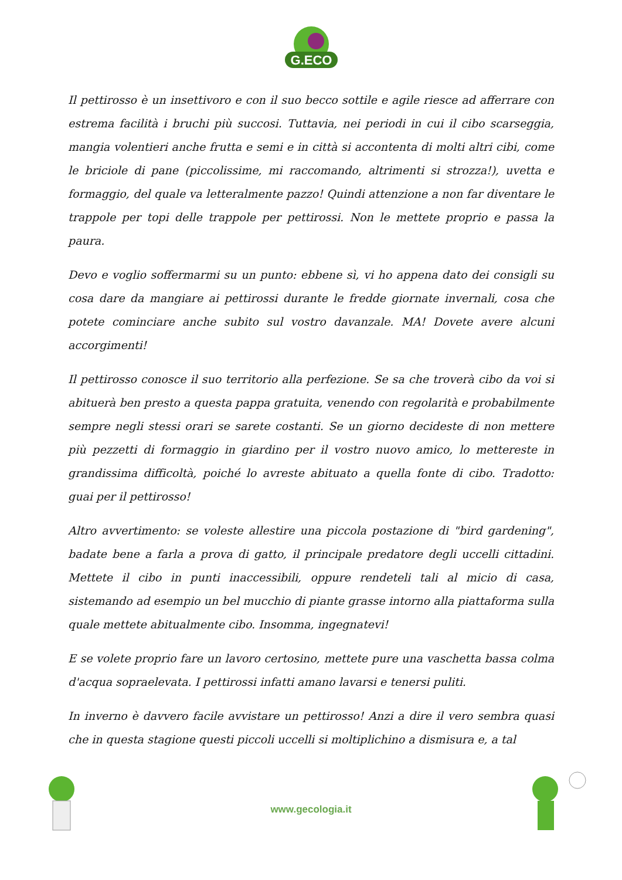G.ECO
Il pettirosso è un insettivoro e con il suo becco sottile e agile riesce ad afferrare con estrema facilità i bruchi più succosi. Tuttavia, nei periodi in cui il cibo scarseggia, mangia volentieri anche frutta e semi e in città si accontenta di molti altri cibi, come le briciole di pane (piccolissime, mi raccomando, altrimenti si strozza!), uvetta e formaggio, del quale va letteralmente pazzo! Quindi attenzione a non far diventare le trappole per topi delle trappole per pettirossi. Non le mettete proprio e passa la paura.
Devo e voglio soffermarmi su un punto: ebbene sì, vi ho appena dato dei consigli su cosa dare da mangiare ai pettirossi durante le fredde giornate invernali, cosa che potete cominciare anche subito sul vostro davanzale. MA! Dovete avere alcuni accorgimenti!
Il pettirosso conosce il suo territorio alla perfezione. Se sa che troverà cibo da voi si abituerà ben presto a questa pappa gratuita, venendo con regolarità e probabilmente sempre negli stessi orari se sarete costanti. Se un giorno decideste di non mettere più pezzetti di formaggio in giardino per il vostro nuovo amico, lo mettereste in grandissima difficoltà, poiché lo avreste abituato a quella fonte di cibo. Tradotto: guai per il pettirosso!
Altro avvertimento: se voleste allestire una piccola postazione di "bird gardening", badate bene a farla a prova di gatto, il principale predatore degli uccelli cittadini. Mettete il cibo in punti inaccessibili, oppure rendeteli tali al micio di casa, sistemando ad esempio un bel mucchio di piante grasse intorno alla piattaforma sulla quale mettete abitualmente cibo. Insomma, ingegnatevi!
E se volete proprio fare un lavoro certosino, mettete pure una vaschetta bassa colma d'acqua sopraelevata. I pettirossi infatti amano lavarsi e tenersi puliti.
In inverno è davvero facile avvistare un pettirosso! Anzi a dire il vero sembra quasi che in questa stagione questi piccoli uccelli si moltiplichino a dismisura e, a tal
www.gecologia.it